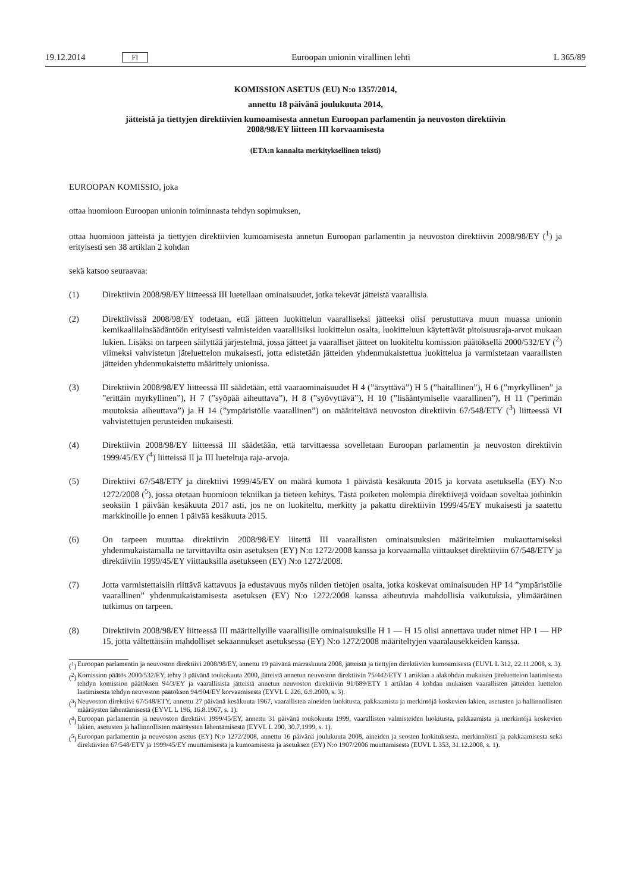19.12.2014 FI Euroopan unionin virallinen lehti L 365/89
KOMISSION ASETUS (EU) N:o 1357/2014,
annettu 18 päivänä joulukuuta 2014,
jätteistä ja tiettyjen direktiivien kumoamisesta annetun Euroopan parlamentin ja neuvoston direktiivin 2008/98/EY liitteen III korvaamisesta
(ETA:n kannalta merkityksellinen teksti)
EUROOPAN KOMISSIO, joka
ottaa huomioon Euroopan unionin toiminnasta tehdyn sopimuksen,
ottaa huomioon jätteistä ja tiettyjen direktiivien kumoamisesta annetun Euroopan parlamentin ja neuvoston direktiivin 2008/98/EY (<sup>1</sup>) ja erityisesti sen 38 artiklan 2 kohdan
sekä katsoo seuraavaa:
(1) Direktiivin 2008/98/EY liitteessä III luetellaan ominaisuudet, jotka tekevät jätteistä vaarallisia.
(2) Direktiivissä 2008/98/EY todetaan, että jätteen luokittelun vaaralliseksi jätteeksi olisi perustuttava muun muassa unionin kemikaalilainsäädäntöön erityisesti valmisteiden vaarallisiksi luokittelun osalta, luokitteluun käytettävät pitoisuusraja-arvot mukaan lukien. Lisäksi on tarpeen säilyttää järjestelmä, jossa jätteet ja vaaralliset jätteet on luokiteltu komission päätöksellä 2000/532/EY (<sup>2</sup>) viimeksi vahvistetun jäteluettelon mukaisesti, jotta edistetään jätteiden yhdenmukaistettua luokittelua ja varmistetaan vaarallisten jätteiden yhdenmukaistettu määrittely unionissa.
(3) Direktiivin 2008/98/EY liitteessä III säädetään, että vaaraominaisuudet H 4 (”ärsyttävä”) H 5 (”haitallinen”), H 6 (”myrkyllinen” ja ”erittäin myrkyllinen”), H 7 (”syöpää aiheuttava”), H 8 (”syövyttävä”), H 10 (”lisääntymiselle vaarallinen”), H 11 (”perimän muutoksia aiheuttava”) ja H 14 (”ympäristölle vaarallinen”) on määriteltävä neuvoston direktiivin 67/548/ETY (<sup>3</sup>) liitteessä VI vahvistettujen perusteiden mukaisesti.
(4) Direktiivin 2008/98/EY liitteessä III säädetään, että tarvittaessa sovelletaan Euroopan parlamentin ja neuvoston direktiivin 1999/45/EY (<sup>4</sup>) liitteissä II ja III lueteltuja raja-arvoja.
(5) Direktiivi 67/548/ETY ja direktiivi 1999/45/EY on määrä kumota 1 päivästä kesäkuuta 2015 ja korvata asetuksella (EY) N:o 1272/2008 (<sup>5</sup>), jossa otetaan huomioon tekniikan ja tieteen kehitys. Tästä poiketen molempia direktiivejä voidaan soveltaa joihinkin seoksiin 1 päivään kesäkuuta 2017 asti, jos ne on luokiteltu, merkitty ja pakattu direktiivin 1999/45/EY mukaisesti ja saatettu markkinoille jo ennen 1 päivää kesäkuuta 2015.
(6) On tarpeen muuttaa direktiivin 2008/98/EY liitettä III vaarallisten ominaisuuksien määritelmien mukauttamiseksi yhdenmukaistamalla ne tarvittavilta osin asetuksen (EY) N:o 1272/2008 kanssa ja korvaamalla viittaukset direktiiviin 67/548/ETY ja direktiiviin 1999/45/EY viittauksilla asetukseen (EY) N:o 1272/2008.
(7) Jotta varmistettaisiin riittävä kattavuus ja edustavuus myös niiden tietojen osalta, jotka koskevat ominaisuuden HP 14 ”ympäristölle vaarallinen” yhdenmukaistamisesta asetuksen (EY) N:o 1272/2008 kanssa aiheutuvia mahdollisia vaikutuksia, ylimääräinen tutkimus on tarpeen.
(8) Direktiivin 2008/98/EY liitteessä III määritellyille vaarallisille ominaisuuksille H 1 — H 15 olisi annettava uudet nimet HP 1 — HP 15, jotta vältettäisiin mahdolliset sekaannukset asetuksessa (EY) N:o 1272/2008 määriteltyjen vaaralausekkeiden kanssa.
(<sup>1</sup>) Euroopan parlamentin ja neuvoston direktiivi 2008/98/EY, annettu 19 päivänä marraskuuta 2008, jätteistä ja tiettyjen direktiivien kumoamisesta (EUVL L 312, 22.11.2008, s. 3).
(<sup>2</sup>) Komission päätös 2000/532/EY, tehty 3 päivänä toukokuuta 2000, jätteistä annetun neuvoston direktiivin 75/442/ETY 1 artiklan a alakohdan mukaisen jäteluettelon laatimisesta tehdyn komission päätöksen 94/3/EY ja vaarallisista jätteistä annetun neuvoston direktiivin 91/689/ETY 1 artiklan 4 kohdan mukaisen vaarallisten jätteiden luettelon laatimisesta tehdyn neuvoston päätöksen 94/904/EY korvaamisesta (EYVL L 226, 6.9.2000, s. 3).
(<sup>3</sup>) Neuvoston direktiivi 67/548/ETY, annettu 27 päivänä kesäkuuta 1967, vaarallisten aineiden luokitusta, pakkaamista ja merkintöjä koskevien lakien, asetusten ja hallinnollisten määräysten lähentämisestä (EYVL L 196, 16.8.1967, s. 1).
(<sup>4</sup>) Euroopan parlamentin ja neuvoston direktiivi 1999/45/EY, annettu 31 päivänä toukokuuta 1999, vaarallisten valmisteiden luokitusta, pakkaamista ja merkintöjä koskevien lakien, asetusten ja hallinnollisten määräysten lähentämisestä (EYVL L 200, 30.7.1999, s. 1).
(<sup>5</sup>) Euroopan parlamentin ja neuvoston asetus (EY) N:o 1272/2008, annettu 16 päivänä joulukuuta 2008, aineiden ja seosten luokituksesta, merkinnöistä ja pakkaamisesta sekä direktiivien 67/548/ETY ja 1999/45/EY muuttamisesta ja kumoamisesta ja asetuksen (EY) N:o 1907/2006 muuttamisesta (EUVL L 353, 31.12.2008, s. 1).